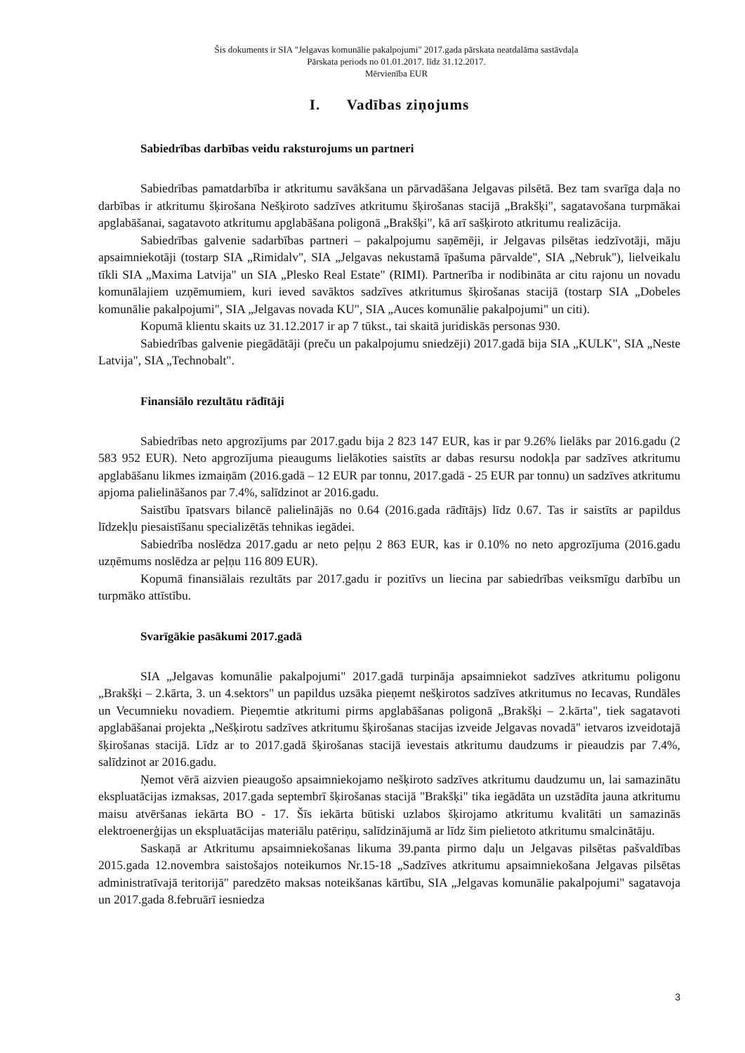Šis dokuments ir SIA "Jelgavas komunālie pakalpojumi" 2017.gada pārskata neatdalāma sastāvdaļa
Pārskata periods no 01.01.2017. līdz 31.12.2017.
Mērvienība EUR
I. Vadības ziņojums
Sabiedrības darbības veidu raksturojums un partneri
Sabiedrības pamatdarbība ir atkritumu savākšana un pārvadāšana Jelgavas pilsētā. Bez tam svarīga daļa no darbības ir atkritumu šķirošana Nešķiroto sadzīves atkritumu šķirošanas stacijā „Brakšķi", sagatavošana turpmākai apglabāšanai, sagatavoto atkritumu apglabāšana poligonā „Brakšķi", kā arī sašķiroto atkritumu realizācija.
Sabiedrības galvenie sadarbības partneri – pakalpojumu saņēmēji, ir Jelgavas pilsētas iedzīvotāji, māju apsaimniekotāji (tostarp SIA „Rimidalv", SIA „Jelgavas nekustamā īpašuma pārvalde", SIA „Nebruk"), lielveikalu tīkli SIA „Maxima Latvija" un SIA „Plesko Real Estate" (RIMI). Partnerība ir nodibināta ar citu rajonu un novadu komunālajiem uzņēmumiem, kuri ieved savāktos sadzīves atkritumus šķirošanas stacijā (tostarp SIA „Dobeles komunālie pakalpojumi", SIA „Jelgavas novada KU", SIA „Auces komunālie pakalpojumi" un citi).
Kopumā klientu skaits uz 31.12.2017 ir ap 7 tūkst., tai skaitā juridiskās personas 930.
Sabiedrības galvenie piegādātāji (preču un pakalpojumu sniedzēji) 2017.gadā bija SIA „KULK", SIA „Neste Latvija", SIA „Technobalt".
Finansiālo rezultātu rādītāji
Sabiedrības neto apgrozījums par 2017.gadu bija 2 823 147 EUR, kas ir par 9.26% lielāks par 2016.gadu (2 583 952 EUR). Neto apgrozījuma pieaugums lielākoties saistīts ar dabas resursu nodokļa par sadzīves atkritumu apglabāšanu likmes izmaiņām (2016.gadā – 12 EUR par tonnu, 2017.gadā - 25 EUR par tonnu) un sadzīves atkritumu apjoma palielināšanos par 7.4%, salīdzinot ar 2016.gadu.
Saistību īpatsvars bilancē palielinājās no 0.64 (2016.gada rādītājs) līdz 0.67. Tas ir saistīts ar papildus līdzekļu piesaistīšanu specializētās tehnikas iegādei.
Sabiedrība noslēdza 2017.gadu ar neto peļņu 2 863 EUR, kas ir 0.10% no neto apgrozījuma (2016.gadu uzņēmums noslēdza ar peļņu 116 809 EUR).
Kopumā finansiālais rezultāts par 2017.gadu ir pozitīvs un liecina par sabiedrības veiksmīgu darbību un turpmāko attīstību.
Svarīgākie pasākumi 2017.gadā
SIA „Jelgavas komunālie pakalpojumi" 2017.gadā turpināja apsaimniekot sadzīves atkritumu poligonu „Brakšķi – 2.kārta, 3. un 4.sektors" un papildus uzsāka pieņemt nešķirotos sadzīves atkritumus no Iecavas, Rundāles un Vecumnieku novadiem. Pieņemtie atkritumi pirms apglabāšanas poligonā „Brakšķi – 2.kārta", tiek sagatavoti apglabāšanai projekta „Nešķirotu sadzīves atkritumu šķirošanas stacijas izveide Jelgavas novadā" ietvaros izveidotajā šķirošanas stacijā. Līdz ar to 2017.gadā šķirošanas stacijā ievestais atkritumu daudzums ir pieaudzis par 7.4%, salīdzinot ar 2016.gadu.
Ņemot vērā aizvien pieaugošo apsaimniekojamo nešķiroto sadzīves atkritumu daudzumu un, lai samazinātu ekspluatācijas izmaksas, 2017.gada septembrī šķirošanas stacijā "Brakšķi" tika iegādāta un uzstādīta jauna atkritumu maisu atvēršanas iekārta BO - 17. Šīs iekārta būtiski uzlabos šķirojamo atkritumu kvalitāti un samazinās elektroenerģijas un ekspluatācijas materiālu patēriņu, salīdzinājumā ar līdz šim pielietoto atkritumu smalcinātāju.
Saskaņā ar Atkritumu apsaimniekošanas likuma 39.panta pirmo daļu un Jelgavas pilsētas pašvaldības 2015.gada 12.novembra saistošajos noteikumos Nr.15-18 „Sadzīves atkritumu apsaimniekošana Jelgavas pilsētas administratīvajā teritorijā" paredzēto maksas noteikšanas kārtību, SIA „Jelgavas komunālie pakalpojumi" sagatavoja un 2017.gada 8.februārī iesniedza
3